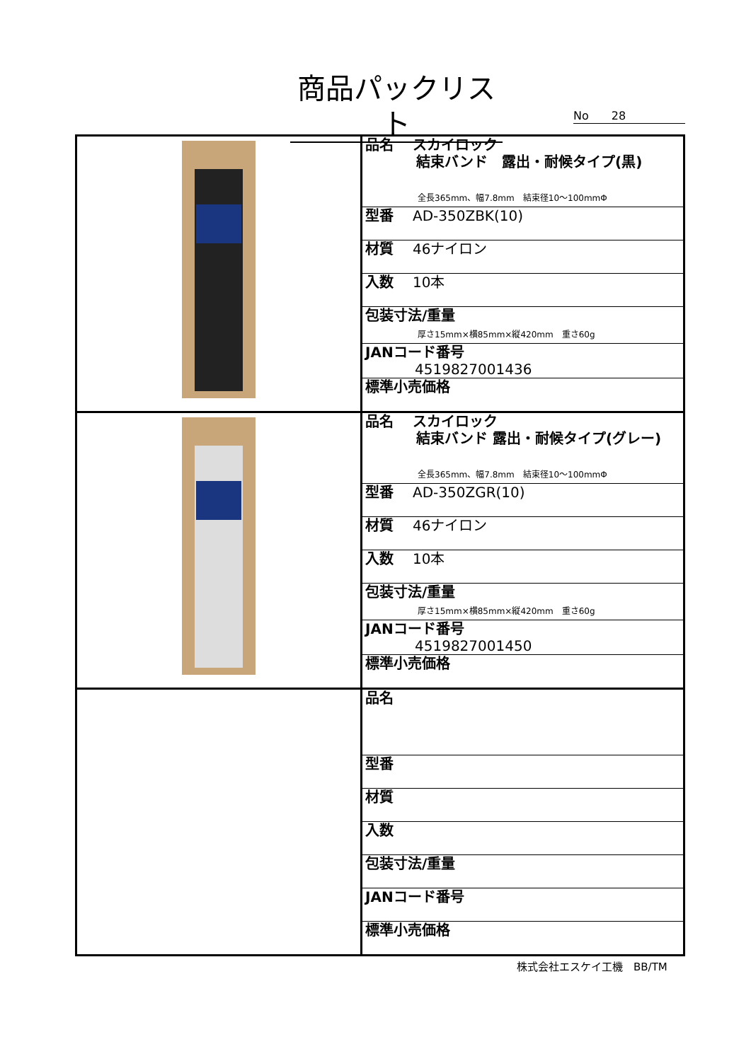商品パックリスト
No　　28
| | / 品名 スカイロック 結束バンド 露出・耐候タイプ(黒) 全長365mm、幅7.8mm 結束径10～100mmΦ / / 型番 AD-350ZBK(10) / / 材質 46ナイロン / / 入数 10本 / / 包装寸法/重量 厚さ15mm×横85mm×縦420mm 重さ60g / / JANコード番号 4519827001436 / / 標準小売価格 / |
| | / 品名 スカイロック 結束バンド 露出・耐候タイプ(グレー) 全長365mm、幅7.8mm 結束径10～100mmΦ / / 型番 AD-350ZGR(10) / / 材質 46ナイロン / / 入数 10本 / / 包装寸法/重量 厚さ15mm×横85mm×縦420mm 重さ60g / / JANコード番号 4519827001450 / / 標準小売価格 / |
| | / 品名 / / 型番 / / 材質 / / 入数 / / 包装寸法/重量 / / JANコード番号 / / 標準小売価格 / |
株式会社エスケイ工機　BB/TM